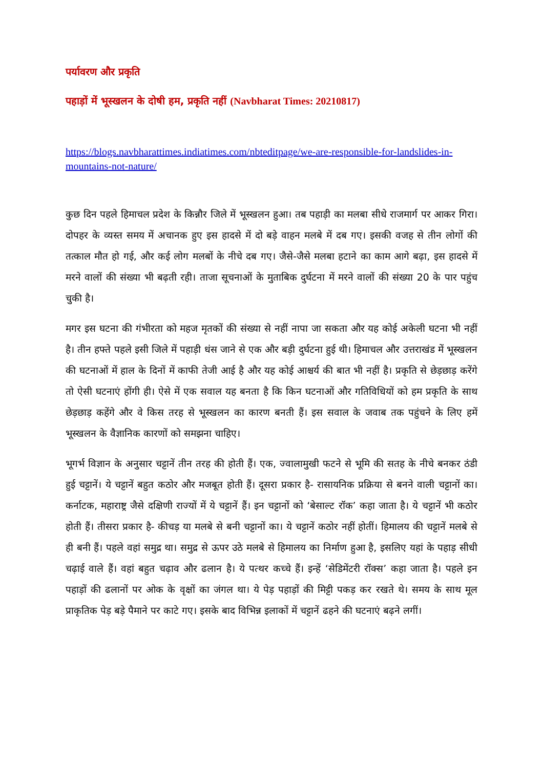पर्यावरण और प्रकृति
पहाड़ों में भूस्खलन के दोषी हम, प्रकृति नहीं (Navbharat Times: 20210817)
https://blogs.navbharattimes.indiatimes.com/nbteditpage/we-are-responsible-for-landslides-in-mountains-not-nature/
कुछ दिन पहले हिमाचल प्रदेश के किन्नौर जिले में भूस्खलन हुआ। तब पहाड़ी का मलबा सीधे राजमार्ग पर आकर गिरा। दोपहर के व्यस्त समय में अचानक हुए इस हादसे में दो बड़े वाहन मलबे में दब गए। इसकी वजह से तीन लोगों की तत्काल मौत हो गई, और कई लोग मलबों के नीचे दब गए। जैसे-जैसे मलबा हटाने का काम आगे बढ़ा, इस हादसे में मरने वालों की संख्या भी बढ़ती रही। ताजा सूचनाओं के मुताबिक दुर्घटना में मरने वालों की संख्या 20 के पार पहुंच चुकी है।
मगर इस घटना की गंभीरता को महज मृतकों की संख्या से नहीं नापा जा सकता और यह कोई अकेली घटना भी नहीं है। तीन हफ्ते पहले इसी जिले में पहाड़ी धंस जाने से एक और बड़ी दुर्घटना हुई थी। हिमाचल और उत्तराखंड में भूस्खलन की घटनाओं में हाल के दिनों में काफी तेजी आई है और यह कोई आश्चर्य की बात भी नहीं है। प्रकृति से छेड़छाड़ करेंगे तो ऐसी घटनाएं होंगी ही। ऐसे में एक सवाल यह बनता है कि किन घटनाओं और गतिविधियों को हम प्रकृति के साथ छेड़छाड़ कहेंगे और वे किस तरह से भूस्खलन का कारण बनती हैं। इस सवाल के जवाब तक पहुंचने के लिए हमें भूस्खलन के वैज्ञानिक कारणों को समझना चाहिए।
भूगर्भ विज्ञान के अनुसार चट्टानें तीन तरह की होती हैं। एक, ज्वालामुखी फटने से भूमि की सतह के नीचे बनकर ठंडी हुई चट्टानें। ये चट्टानें बहुत कठोर और मजबूत होती हैं। दूसरा प्रकार है- रासायनिक प्रक्रिया से बनने वाली चट्टानों का। कर्नाटक, महाराष्ट्र जैसे दक्षिणी राज्यों में ये चट्टानें हैं। इन चट्टानों को ‘बेसाल्ट रॉक’ कहा जाता है। ये चट्टानें भी कठोर होती हैं। तीसरा प्रकार है- कीचड़ या मलबे से बनी चट्टानों का। ये चट्टानें कठोर नहीं होतीं। हिमालय की चट्टानें मलबे से ही बनी हैं। पहले वहां समुद्र था। समुद्र से ऊपर उठे मलबे से हिमालय का निर्माण हुआ है, इसलिए यहां के पहाड़ सीधी चढ़ाई वाले हैं। वहां बहुत चढ़ाव और ढलान है। ये पत्थर कच्चे हैं। इन्हें ‘सेडिमेंटरी रॉक्स’ कहा जाता है। पहले इन पहाड़ों की ढलानों पर ओक के वृक्षों का जंगल था। ये पेड़ पहाड़ों की मिट्टी पकड़ कर रखते थे। समय के साथ मूल प्राकृतिक पेड़ बड़े पैमाने पर काटे गए। इसके बाद विभिन्न इलाकों में चट्टानें ढहने की घटनाएं बढ़ने लगीं।